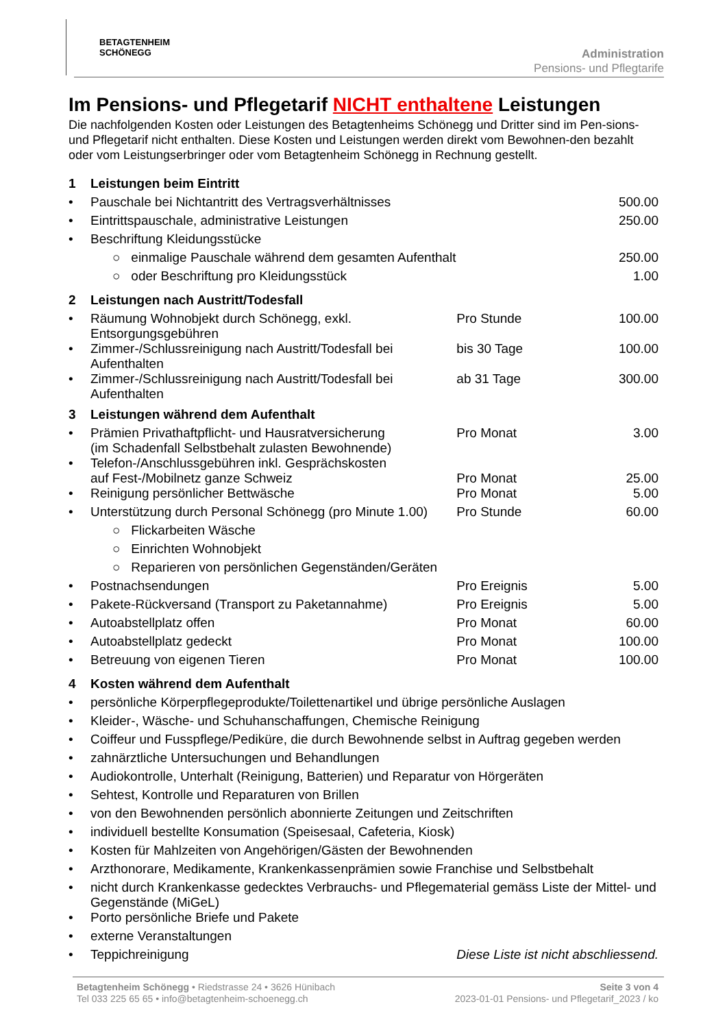BETAGTENHEIM
SCHÖNEGG
Administration
Pensions- und Pflegtarife
Im Pensions- und Pflegetarif NICHT enthaltene Leistungen
Die nachfolgenden Kosten oder Leistungen des Betagtenheims Schönegg und Dritter sind im Pen-sions- und Pflegetarif nicht enthalten. Diese Kosten und Leistungen werden direkt vom Bewohnen-den bezahlt oder vom Leistungserbringer oder vom Betagtenheim Schönegg in Rechnung gestellt.
| 1 | Leistungen beim Eintritt | | |
| • | Pauschale bei Nichtantritt des Vertragsverhältnisses | | 500.00 |
| • | Eintrittspauschale, administrative Leistungen | | 250.00 |
| • | Beschriftung Kleidungsstücke | | |
| | ○ einmalige Pauschale während dem gesamten Aufenthalt | | 250.00 |
| | ○ oder Beschriftung pro Kleidungsstück | | 1.00 |
| 2 | Leistungen nach Austritt/Todesfall | | |
| • | Räumung Wohnobjekt durch Schönegg, exkl. Entsorgungsgebühren | Pro Stunde | 100.00 |
| • | Zimmer-/Schlussreinigung nach Austritt/Todesfall bei Aufenthalten | bis 30 Tage | 100.00 |
| • | Zimmer-/Schlussreinigung nach Austritt/Todesfall bei Aufenthalten | ab 31 Tage | 300.00 |
| 3 | Leistungen während dem Aufenthalt | | |
| • | Prämien Privathaftpflicht- und Hausratversicherung (im Schadenfall Selbstbehalt zulasten Bewohnende) | Pro Monat | 3.00 |
| • | Telefon-/Anschlussgebühren inkl. Gesprächskosten auf Fest-/Mobilnetz ganze Schweiz | Pro Monat | 25.00 |
| • | Reinigung persönlicher Bettwäsche | Pro Monat | 5.00 |
| • | Unterstützung durch Personal Schönegg (pro Minute 1.00) | Pro Stunde | 60.00 |
| | ○ Flickarbeiten Wäsche | | |
| | ○ Einrichten Wohnobjekt | | |
| | ○ Reparieren von persönlichen Gegenständen/Geräten | | |
| • | Postnachsendungen | Pro Ereignis | 5.00 |
| • | Pakete-Rückversand (Transport zu Paketannahme) | Pro Ereignis | 5.00 |
| • | Autoabstellplatz offen | Pro Monat | 60.00 |
| • | Autoabstellplatz gedeckt | Pro Monat | 100.00 |
| • | Betreuung von eigenen Tieren | Pro Monat | 100.00 |
| 4 | Kosten während dem Aufenthalt | | |
| • | persönliche Körperpflegeprodukte/Toilettenartikel und übrige persönliche Auslagen | | |
| • | Kleider-, Wäsche- und Schuhanschaffungen, Chemische Reinigung | | |
| • | Coiffeur und Fusspflege/Pediküre, die durch Bewohnende selbst in Auftrag gegeben werden | | |
| • | zahnärztliche Untersuchungen und Behandlungen | | |
| • | Audiokontrolle, Unterhalt (Reinigung, Batterien) und Reparatur von Hörgeräten | | |
| • | Sehtest, Kontrolle und Reparaturen von Brillen | | |
| • | von den Bewohnenden persönlich abonnierte Zeitungen und Zeitschriften | | |
| • | individuell bestellte Konsumation (Speisesaal, Cafeteria, Kiosk) | | |
| • | Kosten für Mahlzeiten von Angehörigen/Gästen der Bewohnenden | | |
| • | Arzthonorare, Medikamente, Krankenkassenprämien sowie Franchise und Selbstbehalt | | |
| • | nicht durch Krankenkasse gedecktes Verbrauchs- und Pflegematerial gemäss Liste der Mittel- und Gegenstände (MiGeL) | | |
| • | Porto persönliche Briefe und Pakete | | |
| • | externe Veranstaltungen | | |
| • | Teppichreinigung | Diese Liste ist nicht abschliessend. | |
Betagtenheim Schönegg • Riedstrasse 24 • 3626 Hünibach
Tel 033 225 65 65 • info@betagtenheim-schoenegg.ch
Seite 3 von 4
2023-01-01 Pensions- und Pflegetarif_2023 / ko